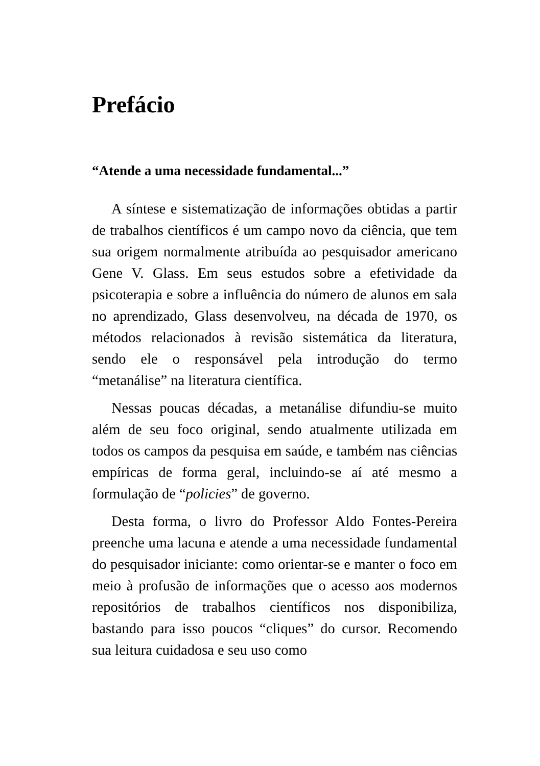Prefácio
“Atende a uma necessidade fundamental...”
A síntese e sistematização de informações obtidas a partir de trabalhos científicos é um campo novo da ciência, que tem sua origem normalmente atribuída ao pesquisador americano Gene V. Glass. Em seus estudos sobre a efetividade da psicoterapia e sobre a influência do número de alunos em sala no aprendizado, Glass desenvolveu, na década de 1970, os métodos relacionados à revisão sistemática da literatura, sendo ele o responsável pela introdução do termo “metanálise” na literatura científica.
Nessas poucas décadas, a metanálise difundiu-se muito além de seu foco original, sendo atualmente utilizada em todos os campos da pesquisa em saúde, e também nas ciências empíricas de forma geral, incluindo-se aí até mesmo a formulação de “policies” de governo.
Desta forma, o livro do Professor Aldo Fontes-Pereira preenche uma lacuna e atende a uma necessidade fundamental do pesquisador iniciante: como orientar-se e manter o foco em meio à profusão de informações que o acesso aos modernos repositórios de trabalhos científicos nos disponibiliza, bastando para isso poucos “cliques” do cursor. Recomendo sua leitura cuidadosa e seu uso como